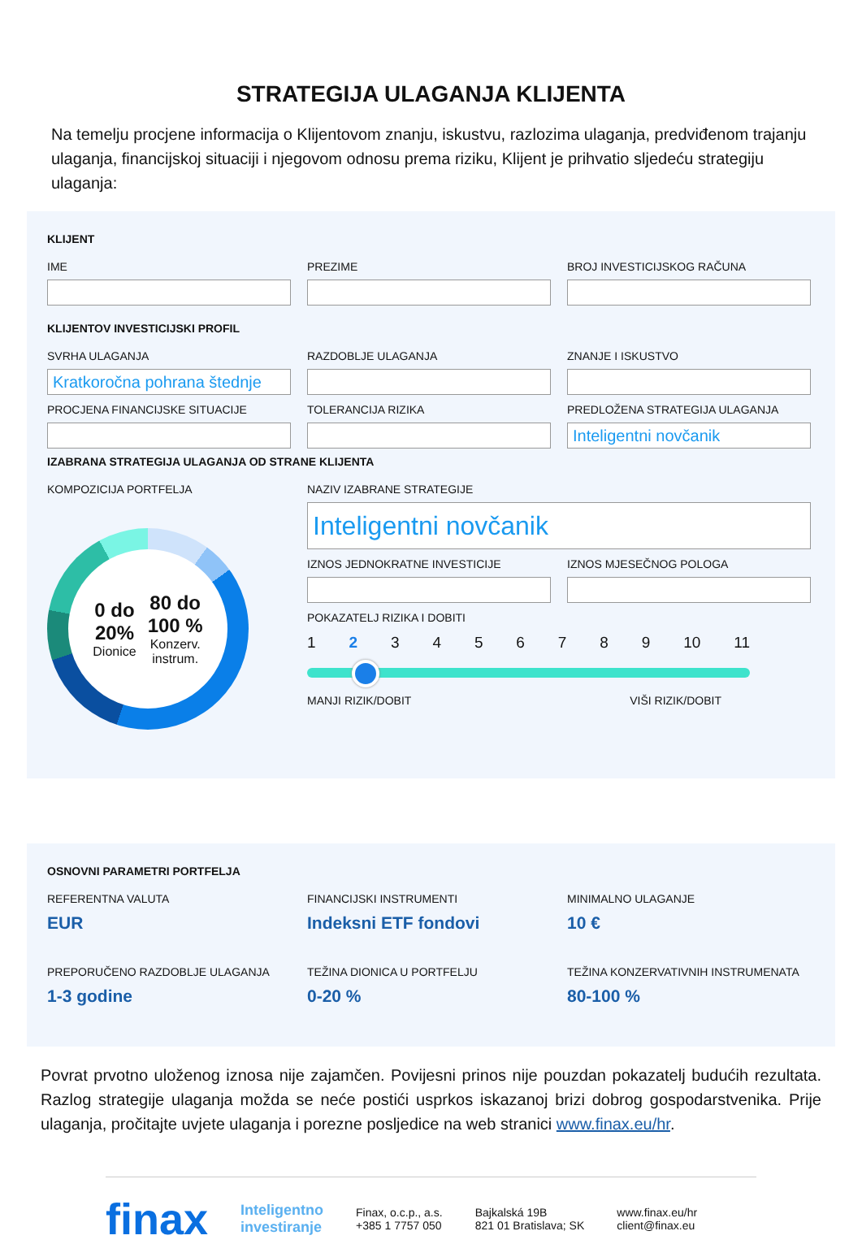STRATEGIJA ULAGANJA KLIJENTA
Na temelju procjene informacija o Klijentovom znanju, iskustvu, razlozima ulaganja, predviđenom trajanju ulaganja, financijskoj situaciji i njegovom odnosu prema riziku, Klijent je prihvatio sljedeću strategiju ulaganja:
KLIJENT
IME PREZIME BROJ INVESTICIJSKOG RAČUNA
KLIJENTOV INVESTICIJSKI PROFIL
SVRHA ULAGANJA
Kratkoročna pohrana štednje
RAZDOBLJE ULAGANJA ZNANJE I ISKUSTVO
PROCJENA FINANCIJSKE SITUACIJE TOLERANCIJA RIZIKA PREDLOŽENA STRATEGIJA ULAGANJA
Inteligentni novčanik
IZABRANA STRATEGIJA ULAGANJA OD STRANE KLIJENTA
KOMPOZICIJA PORTFELJA
0 do
20%
Dionice
80 do
100 %
Konzerv.
instrum.
NAZIV IZABRANE STRATEGIJE
Inteligentni novčanik
IZNOS JEDNOKRATNE INVESTICIJE IZNOS MJESEČNOG POLOGA
POKAZATELJ RIZIKA I DOBITI
123456789 10 11
MANJI RIZIK/DOBIT VIŠI RIZIK/DOBIT
OSNOVNI PARAMETRI PORTFELJA
REFERENTNA VALUTA
EUR
FINANCIJSKI INSTRUMENTI
Indeksni ETF fondovi
MINIMALNO ULAGANJE
10 €
PREPORUČENO RAZDOBLJE ULAGANJA
1-3 godine
TEŽINA DIONICA U PORTFELJU
0-20 %
TEŽINA KONZERVATIVNIH INSTRUMENATA
80-100 %
Povrat prvotno uloženog iznosa nije zajamčen. Povijesni prinos nije pouzdan pokazatelj budućih rezultata. Razlog strategije ulaganja možda se neće postići usprkos iskazanoj brizi dobrog gospodarstvenika. Prije ulaganja, pročitajte uvjete ulaganja i porezne posljedice na web stranici www.finax.eu/hr.
finax Inteligentno
investiranje Finax, o.c.p., a.s.
+385 1 7757 050 Bajkalská 19B
821 01 Bratislava; SK www.finax.eu/hr
client@finax.eu